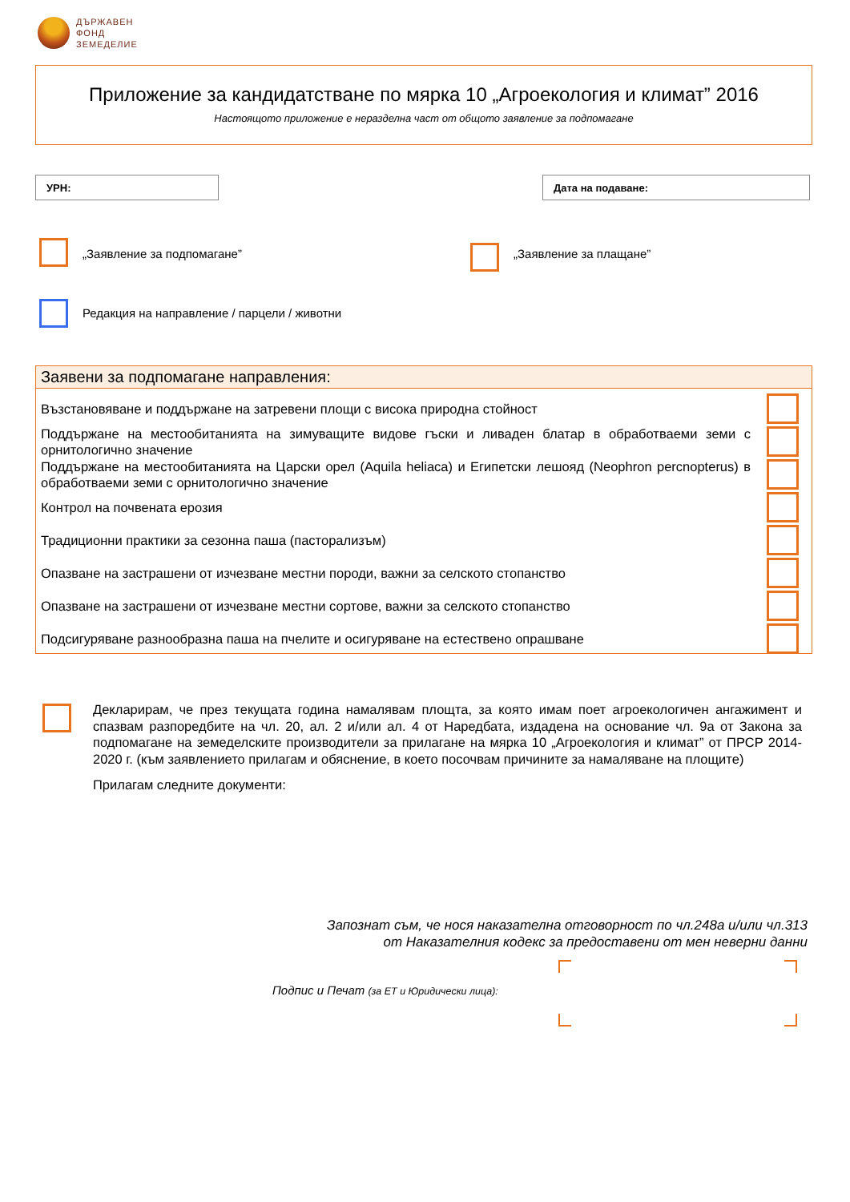ДЪРЖАВЕН
ФОНД
ЗЕМЕДЕЛИЕ
Приложение за кандидатстване по мярка 10 „Агроекология и климат” 2016
Настоящото приложение е неразделна част от общото заявление за подпомагане
УРН: Дата на подаване:
„Заявление за подпомагане” „Заявление за плащане”
Редакция на направление / парцели / животни
Заявени за подпомагане направления:
Възстановяване и поддържане на затревени площи с висока природна стойност
Поддържане на местообитанията на зимуващите видове гъски и ливаден блатар в обработваеми земи с орнитологично значение
Поддържане на местообитанията на Царски орел (Aquila heliaca) и Египетски лешояд (Neophron percnopterus) в обработваеми земи с орнитологично значение
Контрол на почвената ерозия
Традиционни практики за сезонна паша (пасторализъм)
Опазване на застрашени от изчезване местни породи, важни за селското стопанство
Опазване на застрашени от изчезване местни сортове, важни за селското стопанство
Подсигуряване разнообразна паша на пчелите и осигуряване на естествено опрашване
Декларирам, че през текущата година намалявам площта, за която имам поет агроекологичен ангажимент и спазвам разпоредбите на чл. 20, ал. 2 и/или ал. 4 от Наредбата, издадена на основание чл. 9а от Закона за подпомагане на земеделските производители за прилагане на мярка 10 „Агроекология и климат” от ПРСР 2014-2020 г. (към заявлението прилагам и обяснение, в което посочвам причините за намаляване на площите)
Прилагам следните документи:
Запознат съм, че нося наказателна отговорност по чл.248а и/или чл.313
от Наказателния кодекс за предоставени от мен неверни данни
Подпис и Печат (за ЕТ и Юридически лица):